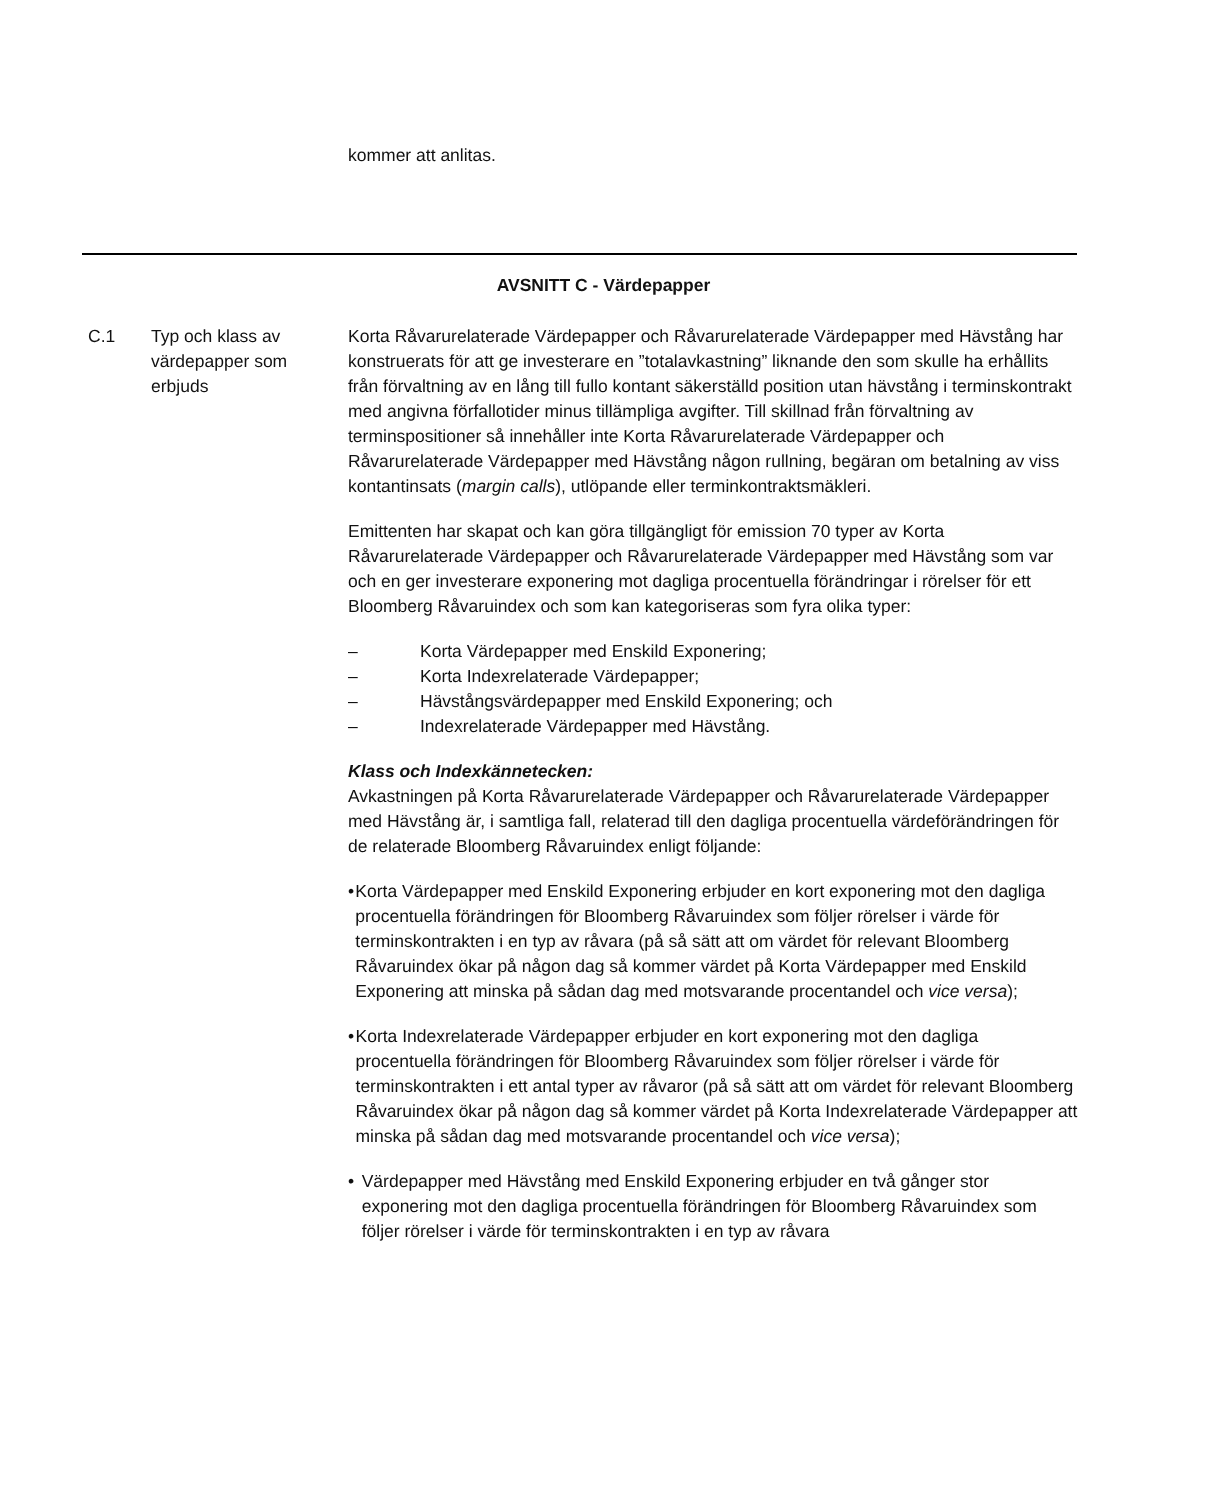kommer att anlitas.
AVSNITT C - Värdepapper
C.1 Typ och klass av värdepapper som erbjuds
Korta Råvarurelaterade Värdepapper och Råvarurelaterade Värdepapper med Hävstång har konstruerats för att ge investerare en ”totalavkastning” liknande den som skulle ha erhållits från förvaltning av en lång till fullo kontant säkerställd position utan hävstång i terminskontrakt med angivna förfallotider minus tillämpliga avgifter. Till skillnad från förvaltning av terminspositioner så innehåller inte Korta Råvarurelaterade Värdepapper och Råvarurelaterade Värdepapper med Hävstång någon rullning, begäran om betalning av viss kontantinsats (margin calls), utlöpande eller terminkontraktsmäkleri.
Emittenten har skapat och kan göra tillgängligt för emission 70 typer av Korta Råvarurelaterade Värdepapper och Råvarurelaterade Värdepapper med Hävstång som var och en ger investerare exponering mot dagliga procentuella förändringar i rörelser för ett Bloomberg Råvaruindex och som kan kategoriseras som fyra olika typer:
– Korta Värdepapper med Enskild Exponering;
– Korta Indexrelaterade Värdepapper;
– Hävstångsvärdepapper med Enskild Exponering; och
– Indexrelaterade Värdepapper med Hävstång.
Klass och Indexkännetecken:
Avkastningen på Korta Råvarurelaterade Värdepapper och Råvarurelaterade Värdepapper med Hävstång är, i samtliga fall, relaterad till den dagliga procentuella värdeförändringen för de relaterade Bloomberg Råvaruindex enligt följande:
• Korta Värdepapper med Enskild Exponering erbjuder en kort exponering mot den dagliga procentuella förändringen för Bloomberg Råvaruindex som följer rörelser i värde för terminskontrakten i en typ av råvara (på så sätt att om värdet för relevant Bloomberg Råvaruindex ökar på någon dag så kommer värdet på Korta Värdepapper med Enskild Exponering att minska på sådan dag med motsvarande procentandel och vice versa);
• Korta Indexrelaterade Värdepapper erbjuder en kort exponering mot den dagliga procentuella förändringen för Bloomberg Råvaruindex som följer rörelser i värde för terminskontrakten i ett antal typer av råvaror (på så sätt att om värdet för relevant Bloomberg Råvaruindex ökar på någon dag så kommer värdet på Korta Indexrelaterade Värdepapper att minska på sådan dag med motsvarande procentandel och vice versa);
• Värdepapper med Hävstång med Enskild Exponering erbjuder en två gånger stor exponering mot den dagliga procentuella förändringen för Bloomberg Råvaruindex som följer rörelser i värde för terminskontrakten i en typ av råvara